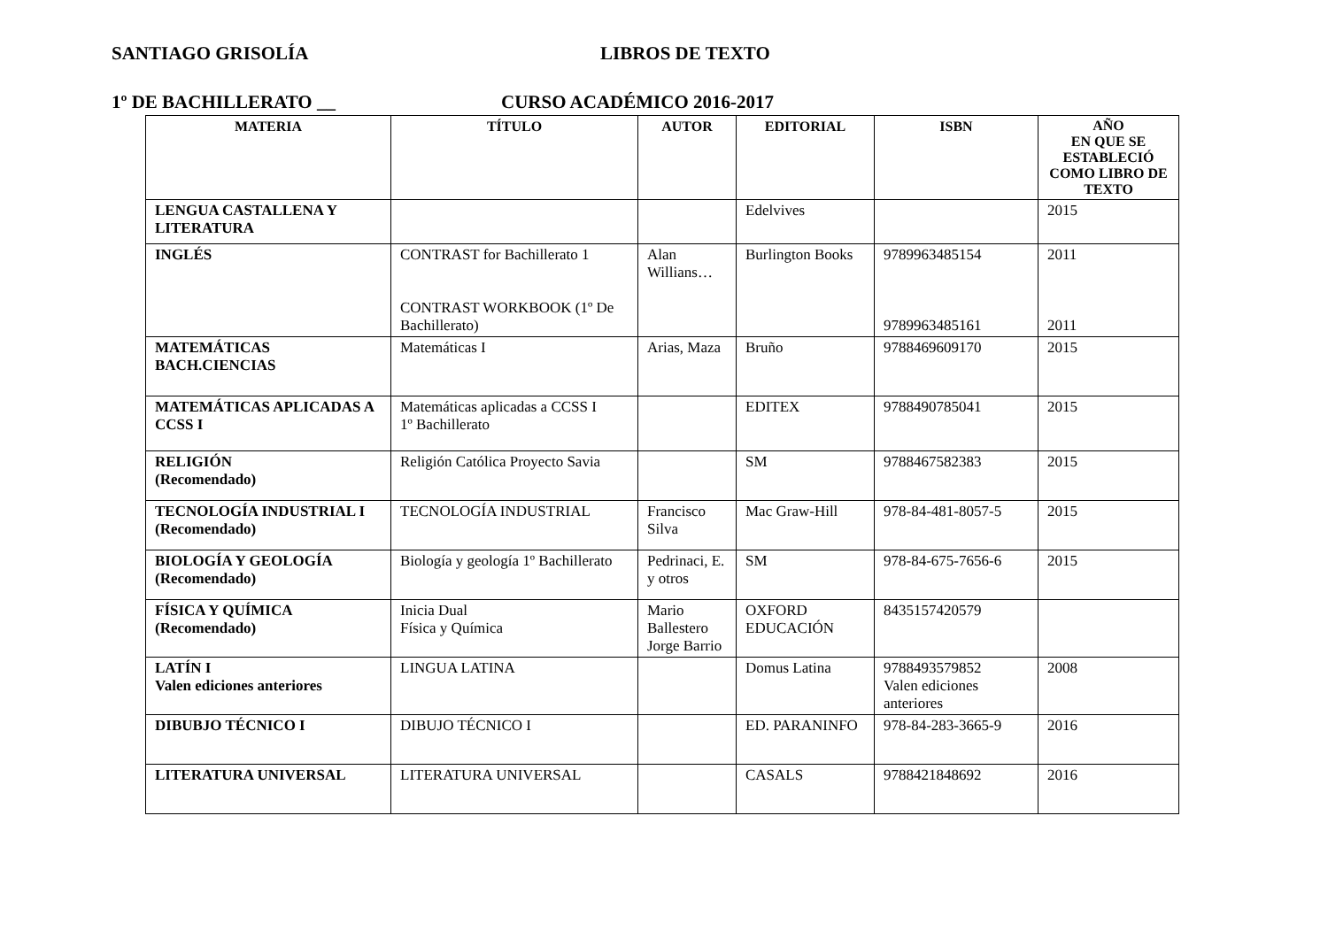SANTIAGO GRISOLÍA LIBROS DE TEXTO
1º DE BACHILLERATO __ CURSO ACADÉMICO 2016-2017
| MATERIA | TÍTULO | AUTOR | EDITORIAL | ISBN | AÑO EN QUE SE ESTABLECIÓ COMO LIBRO DE TEXTO |
| --- | --- | --- | --- | --- | --- |
| LENGUA CASTALLENA Y LITERATURA | | | Edelvives | | 2015 |
| INGLÉS | CONTRAST for Bachillerato 1 CONTRAST WORKBOOK (1º De Bachillerato) | Alan Willians… | Burlington Books | 9789963485154 9789963485161 | 2011 2011 |
| MATEMÁTICAS BACH.CIENCIAS | Matemáticas I | Arias, Maza | Bruño | 9788469609170 | 2015 |
| MATEMÁTICAS APLICADAS A CCSS I | Matemáticas aplicadas a CCSS I 1º Bachillerato | | EDITEX | 9788490785041 | 2015 |
| RELIGIÓN (Recomendado) | Religión Católica Proyecto Savia | | SM | 9788467582383 | 2015 |
| TECNOLOGÍA INDUSTRIAL I (Recomendado) | TECNOLOGÍA INDUSTRIAL | Francisco Silva | Mac Graw-Hill | 978-84-481-8057-5 | 2015 |
| BIOLOGÍA Y GEOLOGÍA (Recomendado) | Biología y geología 1º Bachillerato | Pedrinaci, E. y otros | SM | 978-84-675-7656-6 | 2015 |
| FÍSICA Y QUÍMICA (Recomendado) | Inicia Dual Física y Química | Mario Ballestero Jorge Barrio | OXFORD EDUCACIÓN | 8435157420579 | |
| LATÍN I Valen ediciones anteriores | LINGUA LATINA | | Domus Latina | 9788493579852 Valen ediciones anteriores | 2008 |
| DIBUBJO TÉCNICO I | DIBUJO TÉCNICO I | | ED. PARANINFO | 978-84-283-3665-9 | 2016 |
| LITERATURA UNIVERSAL | LITERATURA UNIVERSAL | | CASALS | 9788421848692 | 2016 |